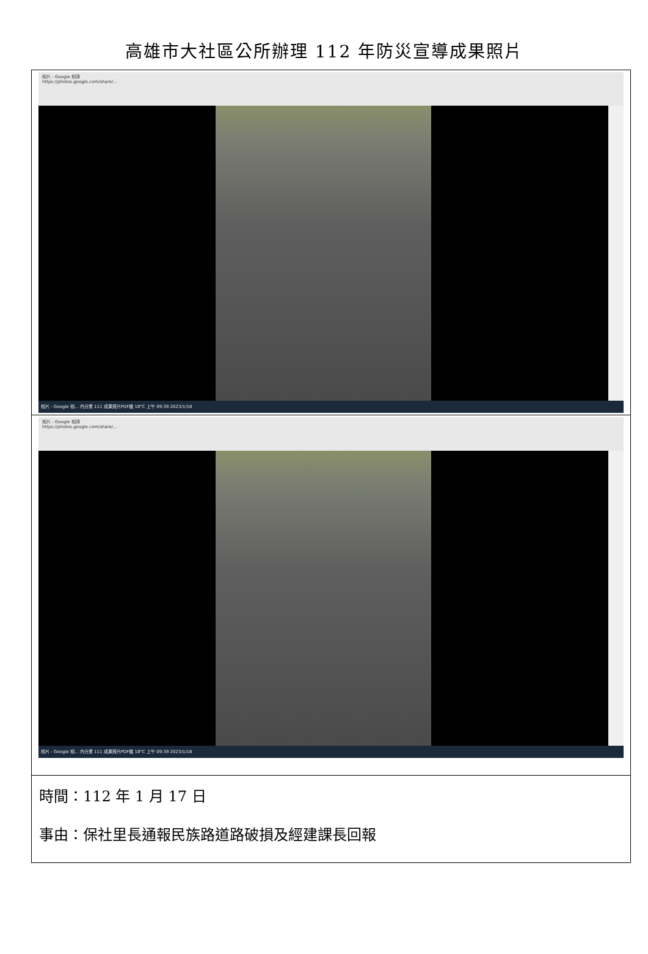高雄市大社區公所辦理 112 年防災宣導成果照片
| 相片 - Google 相簿 https://photos.google.com/share/... 相片 - Google 相... 內分業 111 成果照片PDF檔 18°C 上午 09:39 2023/1/18 |
| 相片 - Google 相簿 https://photos.google.com/share/... 相片 - Google 相... 內分業 111 成果照片PDF檔 18°C 上午 09:39 2023/1/18 |
| 時間：112 年 1 月 17 日 事由：保社里長通報民族路道路破損及經建課長回報 |